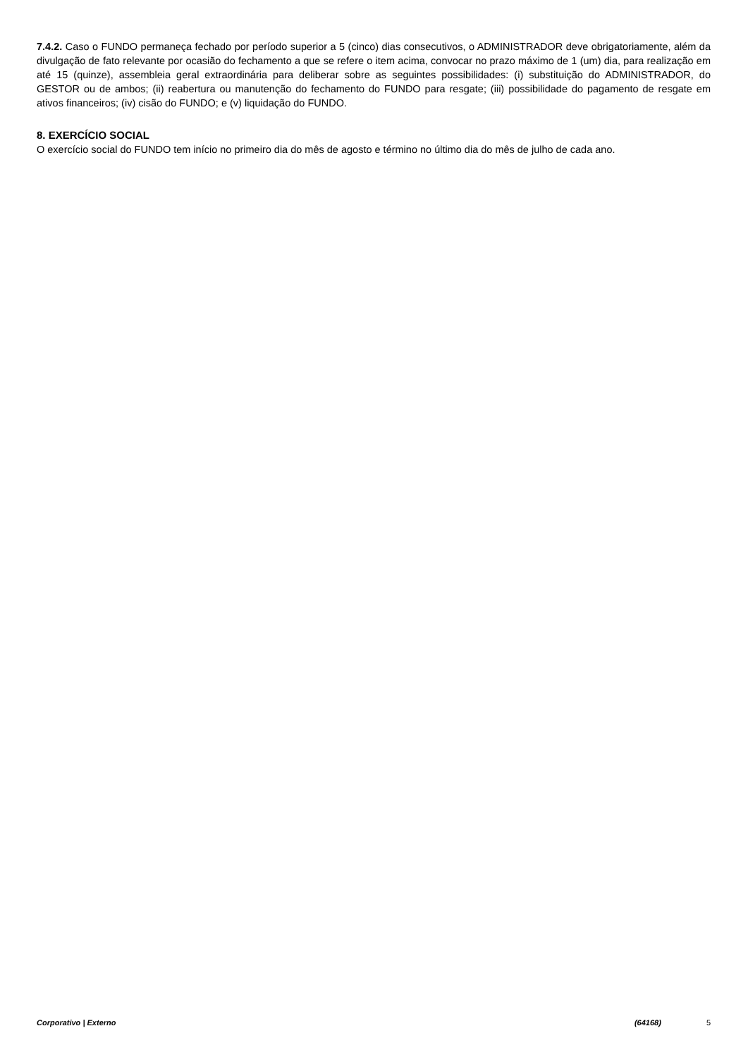7.4.2. Caso o FUNDO permaneça fechado por período superior a 5 (cinco) dias consecutivos, o ADMINISTRADOR deve obrigatoriamente, além da divulgação de fato relevante por ocasião do fechamento a que se refere o item acima, convocar no prazo máximo de 1 (um) dia, para realização em até 15 (quinze), assembleia geral extraordinária para deliberar sobre as seguintes possibilidades: (i) substituição do ADMINISTRADOR, do GESTOR ou de ambos; (ii) reabertura ou manutenção do fechamento do FUNDO para resgate; (iii) possibilidade do pagamento de resgate em ativos financeiros; (iv) cisão do FUNDO; e (v) liquidação do FUNDO.
8. EXERCÍCIO SOCIAL
O exercício social do FUNDO tem início no primeiro dia do mês de agosto e término no último dia do mês de julho de cada ano.
Corporativo | Externo (64168) 5